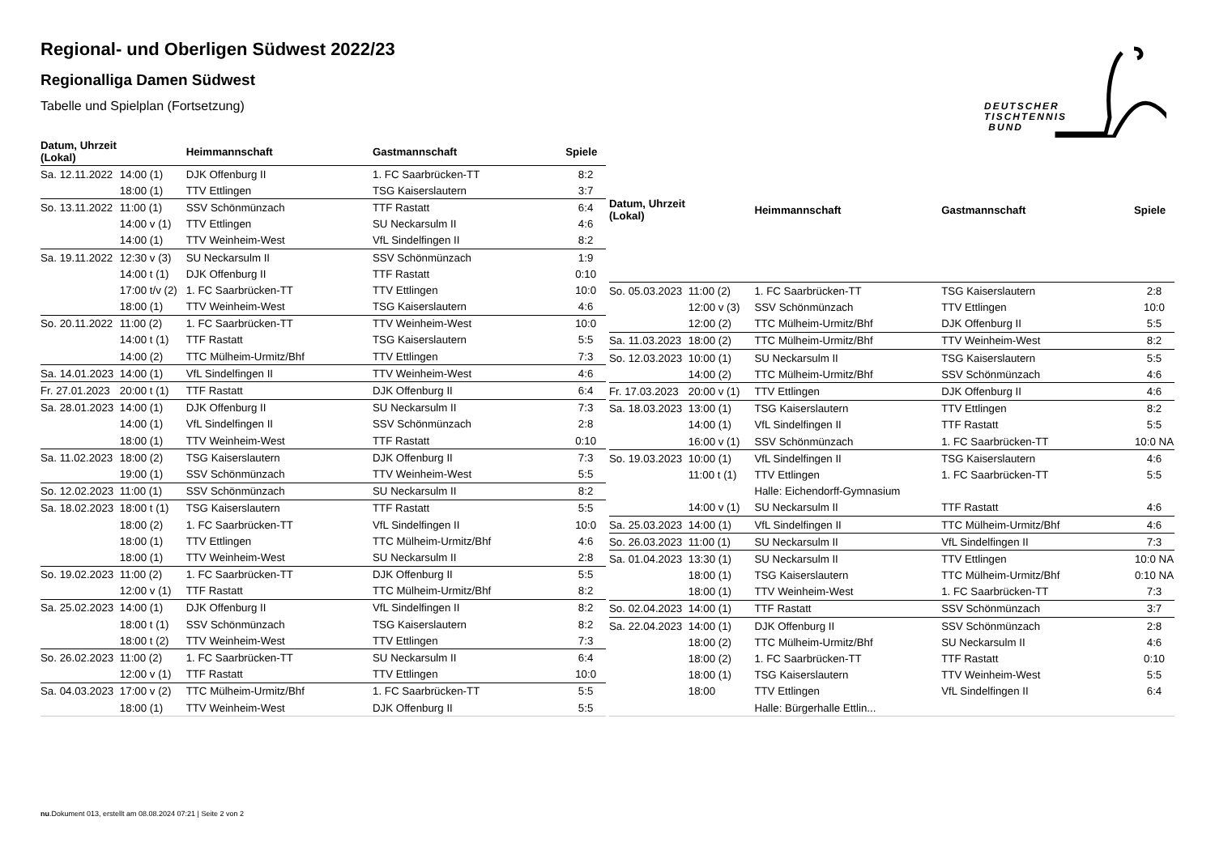DEUTSCHER
TISCHTENNIS
BUND
Regional- und Oberligen Südwest 2022/23
Regionalliga Damen Südwest
Tabelle und Spielplan (Fortsetzung)
| Datum, Uhrzeit (Lokal) | | Heimmannschaft | Gastmannschaft | Spiele |
| --- | --- | --- | --- | --- |
| Sa. 12.11.2022 | 14:00 (1) | DJK Offenburg II | 1. FC Saarbrücken-TT | 8:2 |
| | 18:00 (1) | TTV Ettlingen | TSG Kaiserslautern | 3:7 |
| So. 13.11.2022 | 11:00 (1) | SSV Schönmünzach | TTF Rastatt | 6:4 |
| | 14:00 v (1) | TTV Ettlingen | SU Neckarsulm II | 4:6 |
| | 14:00 (1) | TTV Weinheim-West | VfL Sindelfingen II | 8:2 |
| Sa. 19.11.2022 | 12:30 v (3) | SU Neckarsulm II | SSV Schönmünzach | 1:9 |
| | 14:00 t (1) | DJK Offenburg II | TTF Rastatt | 0:10 |
| | 17:00 t/v (2) | 1. FC Saarbrücken-TT | TTV Ettlingen | 10:0 |
| | 18:00 (1) | TTV Weinheim-West | TSG Kaiserslautern | 4:6 |
| So. 20.11.2022 | 11:00 (2) | 1. FC Saarbrücken-TT | TTV Weinheim-West | 10:0 |
| | 14:00 t (1) | TTF Rastatt | TSG Kaiserslautern | 5:5 |
| | 14:00 (2) | TTC Mülheim-Urmitz/Bhf | TTV Ettlingen | 7:3 |
| Sa. 14.01.2023 | 14:00 (1) | VfL Sindelfingen II | TTV Weinheim-West | 4:6 |
| Fr. 27.01.2023 | 20:00 t (1) | TTF Rastatt | DJK Offenburg II | 6:4 |
| Sa. 28.01.2023 | 14:00 (1) | DJK Offenburg II | SU Neckarsulm II | 7:3 |
| | 14:00 (1) | VfL Sindelfingen II | SSV Schönmünzach | 2:8 |
| | 18:00 (1) | TTV Weinheim-West | TTF Rastatt | 0:10 |
| Sa. 11.02.2023 | 18:00 (2) | TSG Kaiserslautern | DJK Offenburg II | 7:3 |
| | 19:00 (1) | SSV Schönmünzach | TTV Weinheim-West | 5:5 |
| So. 12.02.2023 | 11:00 (1) | SSV Schönmünzach | SU Neckarsulm II | 8:2 |
| Sa. 18.02.2023 | 18:00 t (1) | TSG Kaiserslautern | TTF Rastatt | 5:5 |
| | 18:00 (2) | 1. FC Saarbrücken-TT | VfL Sindelfingen II | 10:0 |
| | 18:00 (1) | TTV Ettlingen | TTC Mülheim-Urmitz/Bhf | 4:6 |
| | 18:00 (1) | TTV Weinheim-West | SU Neckarsulm II | 2:8 |
| So. 19.02.2023 | 11:00 (2) | 1. FC Saarbrücken-TT | DJK Offenburg II | 5:5 |
| | 12:00 v (1) | TTF Rastatt | TTC Mülheim-Urmitz/Bhf | 8:2 |
| Sa. 25.02.2023 | 14:00 (1) | DJK Offenburg II | VfL Sindelfingen II | 8:2 |
| | 18:00 t (1) | SSV Schönmünzach | TSG Kaiserslautern | 8:2 |
| | 18:00 t (2) | TTV Weinheim-West | TTV Ettlingen | 7:3 |
| So. 26.02.2023 | 11:00 (2) | 1. FC Saarbrücken-TT | SU Neckarsulm II | 6:4 |
| | 12:00 v (1) | TTF Rastatt | TTV Ettlingen | 10:0 |
| Sa. 04.03.2023 | 17:00 v (2) | TTC Mülheim-Urmitz/Bhf | 1. FC Saarbrücken-TT | 5:5 |
| | 18:00 (1) | TTV Weinheim-West | DJK Offenburg II | 5:5 |
| Datum, Uhrzeit (Lokal) | | Heimmannschaft | Gastmannschaft | Spiele |
| --- | --- | --- | --- | --- |
| So. 05.03.2023 | 11:00 (2) | 1. FC Saarbrücken-TT | TSG Kaiserslautern | 2:8 |
| | 12:00 v (3) | SSV Schönmünzach | TTV Ettlingen | 10:0 |
| | 12:00 (2) | TTC Mülheim-Urmitz/Bhf | DJK Offenburg II | 5:5 |
| Sa. 11.03.2023 | 18:00 (2) | TTC Mülheim-Urmitz/Bhf | TTV Weinheim-West | 8:2 |
| So. 12.03.2023 | 10:00 (1) | SU Neckarsulm II | TSG Kaiserslautern | 5:5 |
| | 14:00 (2) | TTC Mülheim-Urmitz/Bhf | SSV Schönmünzach | 4:6 |
| Fr. 17.03.2023 | 20:00 v (1) | TTV Ettlingen | DJK Offenburg II | 4:6 |
| Sa. 18.03.2023 | 13:00 (1) | TSG Kaiserslautern | TTV Ettlingen | 8:2 |
| | 14:00 (1) | VfL Sindelfingen II | TTF Rastatt | 5:5 |
| | 16:00 v (1) | SSV Schönmünzach | 1. FC Saarbrücken-TT | 10:0 NA |
| So. 19.03.2023 | 10:00 (1) | VfL Sindelfingen II | TSG Kaiserslautern | 4:6 |
| | 11:00 t (1) | TTV Ettlingen | 1. FC Saarbrücken-TT | 5:5 |
| | | Halle: Eichendorff-Gymnasium | | |
| | 14:00 v (1) | SU Neckarsulm II | TTF Rastatt | 4:6 |
| Sa. 25.03.2023 | 14:00 (1) | VfL Sindelfingen II | TTC Mülheim-Urmitz/Bhf | 4:6 |
| So. 26.03.2023 | 11:00 (1) | SU Neckarsulm II | VfL Sindelfingen II | 7:3 |
| Sa. 01.04.2023 | 13:30 (1) | SU Neckarsulm II | TTV Ettlingen | 10:0 NA |
| | 18:00 (1) | TSG Kaiserslautern | TTC Mülheim-Urmitz/Bhf | 0:10 NA |
| | 18:00 (1) | TTV Weinheim-West | 1. FC Saarbrücken-TT | 7:3 |
| So. 02.04.2023 | 14:00 (1) | TTF Rastatt | SSV Schönmünzach | 3:7 |
| Sa. 22.04.2023 | 14:00 (1) | DJK Offenburg II | SSV Schönmünzach | 2:8 |
| | 18:00 (2) | TTC Mülheim-Urmitz/Bhf | SU Neckarsulm II | 4:6 |
| | 18:00 (2) | 1. FC Saarbrücken-TT | TTF Rastatt | 0:10 |
| | 18:00 (1) | TSG Kaiserslautern | TTV Weinheim-West | 5:5 |
| | 18:00 | TTV Ettlingen | VfL Sindelfingen II | 6:4 |
| | | Halle: Bürgerhalle Ettlin... | | |
nu.Dokument 013, erstellt am 08.08.2024 07:21 | Seite 2 von 2